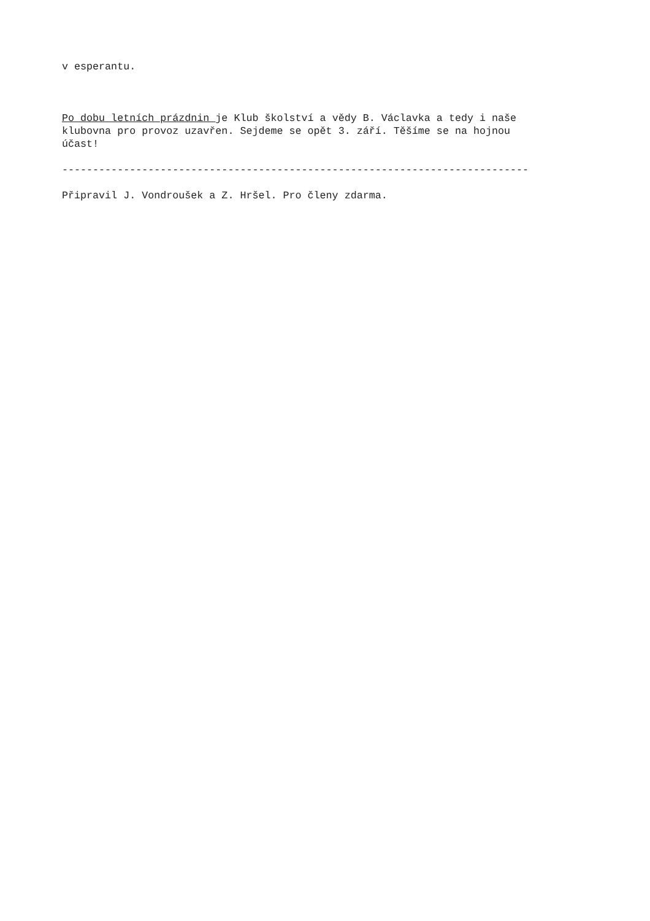v esperantu.
Po dobu letních prázdnin je Klub školství a vědy B. Václavka a tedy i naše klubovna pro provoz uzavřen. Sejdeme se opět 3. září. Těšíme se na hojnou účast!
----------------------------------------------------------------------------
Připravil J. Vondroušek a Z. Hršel. Pro členy zdarma.